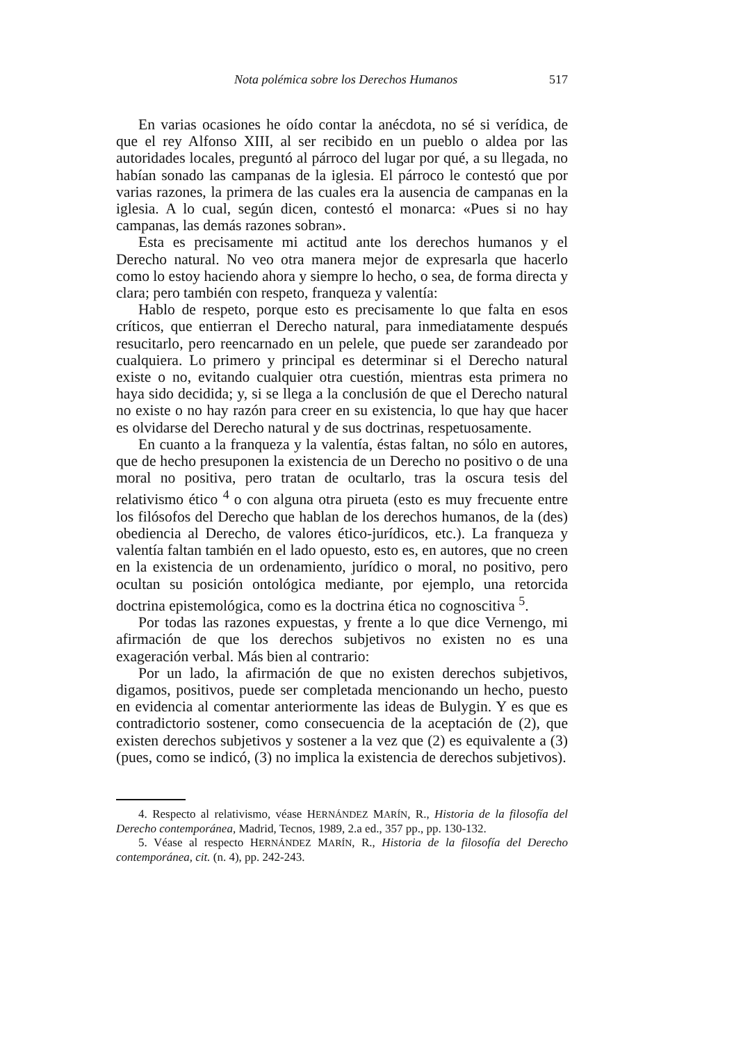Nota polémica sobre los Derechos Humanos 517
En varias ocasiones he oído contar la anécdota, no sé si verídica, de que el rey Alfonso XIII, al ser recibido en un pueblo o aldea por las autoridades locales, preguntó al párroco del lugar por qué, a su llegada, no habían sonado las campanas de la iglesia. El párroco le contestó que por varias razones, la primera de las cuales era la ausencia de campanas en la iglesia. A lo cual, según dicen, contestó el monarca: «Pues si no hay campanas, las demás razones sobran».
Esta es precisamente mi actitud ante los derechos humanos y el Derecho natural. No veo otra manera mejor de expresarla que hacerlo como lo estoy haciendo ahora y siempre lo hecho, o sea, de forma directa y clara; pero también con respeto, franqueza y valentía:
Hablo de respeto, porque esto es precisamente lo que falta en esos críticos, que entierran el Derecho natural, para inmediatamente después resucitarlo, pero reencarnado en un pelele, que puede ser zarandeado por cualquiera. Lo primero y principal es determinar si el Derecho natural existe o no, evitando cualquier otra cuestión, mientras esta primera no haya sido decidida; y, si se llega a la conclusión de que el Derecho natural no existe o no hay razón para creer en su existencia, lo que hay que hacer es olvidarse del Derecho natural y de sus doctrinas, respetuosamente.
En cuanto a la franqueza y la valentía, éstas faltan, no sólo en autores, que de hecho presuponen la existencia de un Derecho no positivo o de una moral no positiva, pero tratan de ocultarlo, tras la oscura tesis del relativismo ético <sup>4</sup> o con alguna otra pirueta (esto es muy frecuente entre los filósofos del Derecho que hablan de los derechos humanos, de la (des) obediencia al Derecho, de valores ético-jurídicos, etc.). La franqueza y valentía faltan también en el lado opuesto, esto es, en autores, que no creen en la existencia de un ordenamiento, jurídico o moral, no positivo, pero ocultan su posición ontológica mediante, por ejemplo, una retorcida doctrina epistemológica, como es la doctrina ética no cognoscitiva <sup>5</sup>.
Por todas las razones expuestas, y frente a lo que dice Vernengo, mi afirmación de que los derechos subjetivos no existen no es una exageración verbal. Más bien al contrario:
Por un lado, la afirmación de que no existen derechos subjetivos, digamos, positivos, puede ser completada mencionando un hecho, puesto en evidencia al comentar anteriormente las ideas de Bulygin. Y es que es contradictorio sostener, como consecuencia de la aceptación de (2), que existen derechos subjetivos y sostener a la vez que (2) es equivalente a (3) (pues, como se indicó, (3) no implica la existencia de derechos subjetivos).
4. Respecto al relativismo, véase HERNÁNDEZ MARÍN, R., Historia de la filosofía del Derecho contemporánea, Madrid, Tecnos, 1989, 2.a ed., 357 pp., pp. 130-132.
5. Véase al respecto HERNÁNDEZ MARÍN, R., Historia de la filosofía del Derecho contemporánea, cit. (n. 4), pp. 242-243.